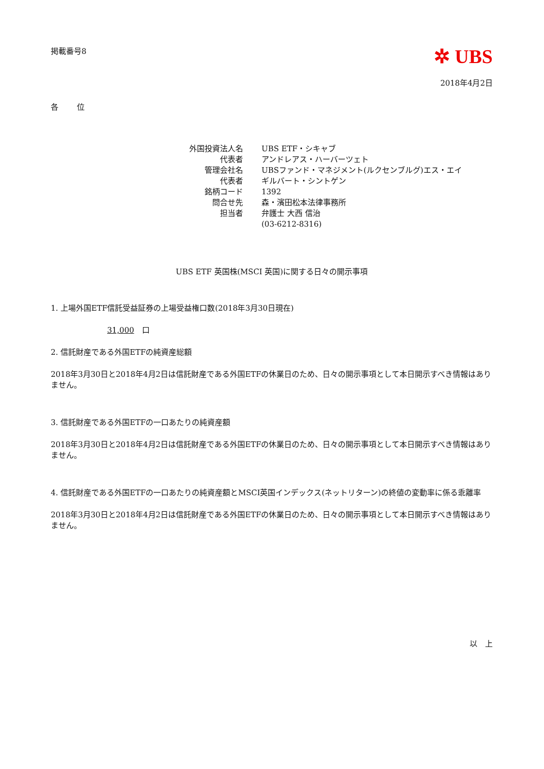掲載番号8
✲ UBS
2018年4月2日
各　　位
| 外国投資法人名 | UBS ETF・シキャブ |
| 代表者 | アンドレアス・ハーバーツェト |
| 管理会社名 | UBSファンド・マネジメント(ルクセンブルグ)エス・エイ |
| 代表者 | ギルバート・シントゲン |
| 銘柄コード | 1392 |
| 問合せ先 | 森・濱田松本法律事務所 |
| 担当者 | 弁護士 大西 信治 |
| | (03-6212-8316) |
UBS ETF 英国株(MSCI 英国)に関する日々の開示事項
1. 上場外国ETF信託受益証券の上場受益権口数(2018年3月30日現在)
31,000　口
2. 信託財産である外国ETFの純資産総額
2018年3月30日と2018年4月2日は信託財産である外国ETFの休業日のため、日々の開示事項として本日開示すべき情報はありません。
3. 信託財産である外国ETFの一口あたりの純資産額
2018年3月30日と2018年4月2日は信託財産である外国ETFの休業日のため、日々の開示事項として本日開示すべき情報はありません。
4. 信託財産である外国ETFの一口あたりの純資産額とMSCI英国インデックス(ネットリターン)の終値の変動率に係る乖離率
2018年3月30日と2018年4月2日は信託財産である外国ETFの休業日のため、日々の開示事項として本日開示すべき情報はありません。
以　上